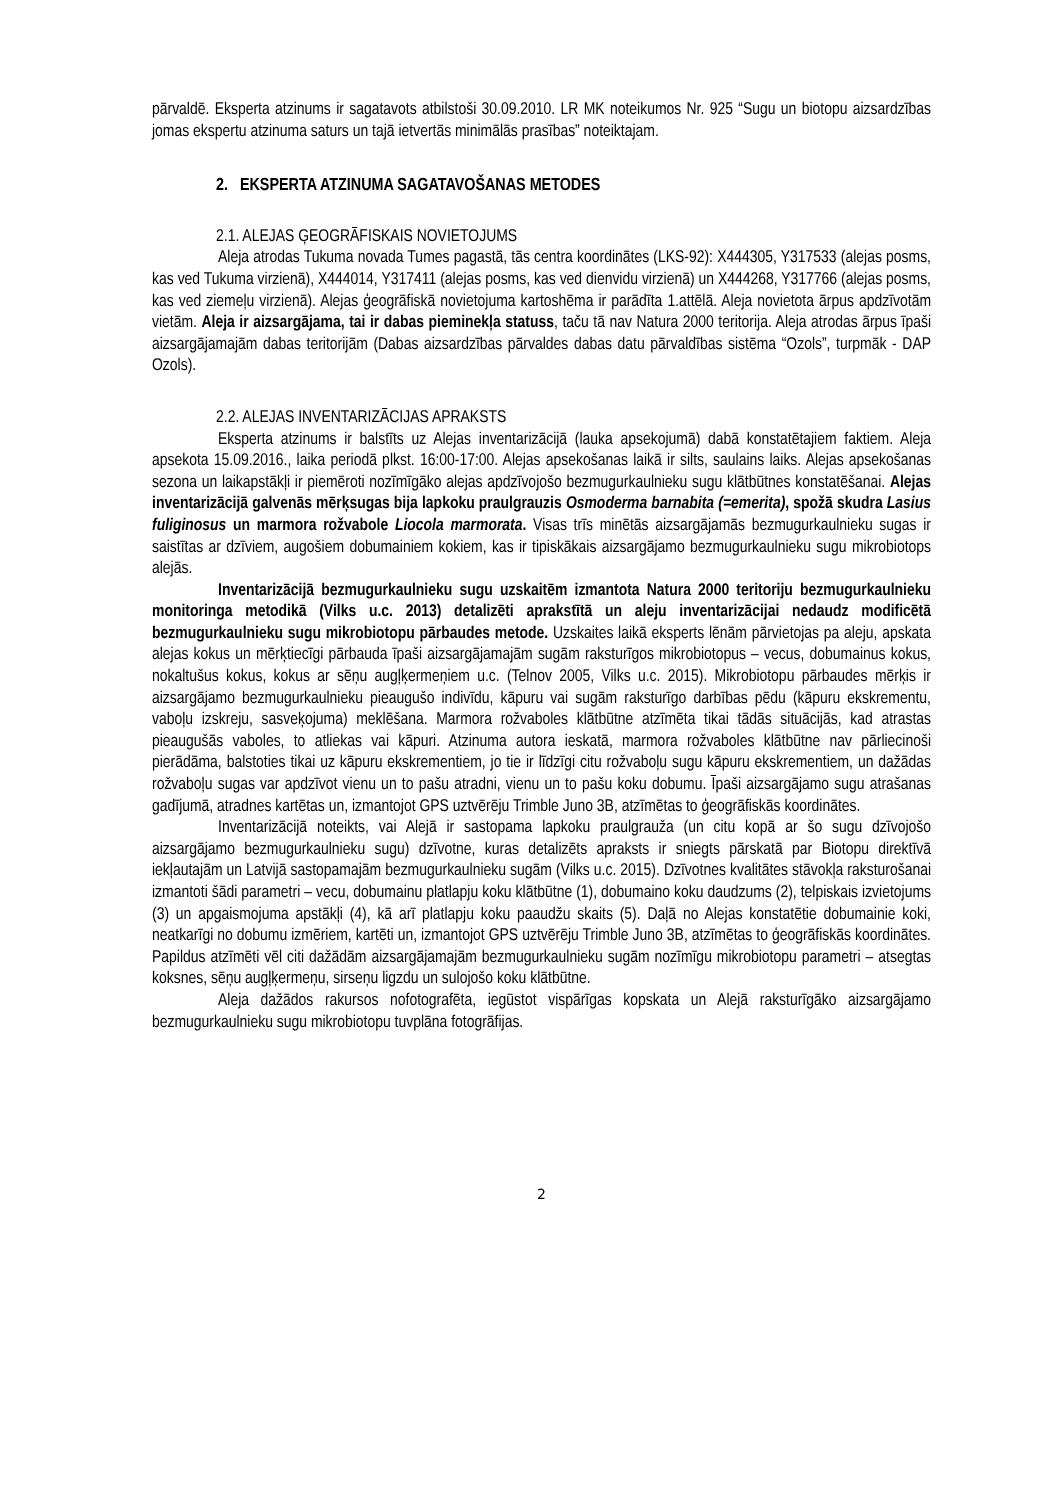pārvaldē. Eksperta atzinums ir sagatavots atbilstoši 30.09.2010. LR MK noteikumos Nr. 925 “Sugu un biotopu aizsardzības jomas ekspertu atzinuma saturs un tajā ietvertās minimālās prasības” noteiktajam.
2. EKSPERTA ATZINUMA SAGATAVOŠANAS METODES
2.1. ALEJAS ĢEOGRĀFISKAIS NOVIETOJUMS
Aleja atrodas Tukuma novada Tumes pagastā, tās centra koordinātes (LKS-92): X444305, Y317533 (alejas posms, kas ved Tukuma virzienā), X444014, Y317411 (alejas posms, kas ved dienvidu virzienā) un X444268, Y317766 (alejas posms, kas ved ziemeļu virzienā). Alejas ģeogrāfiskā novietojuma kartoshēma ir parādīta 1.attēlā. Aleja novietota ārpus apdzīvotām vietām. Aleja ir aizsargājama, tai ir dabas pieminekļa statuss, taču tā nav Natura 2000 teritorija. Aleja atrodas ārpus īpaši aizsargājamajām dabas teritorijām (Dabas aizsardzības pārvaldes dabas datu pārvaldības sistēma “Ozols”, turpmāk - DAP Ozols).
2.2. ALEJAS INVENTARIZĀCIJAS APRAKSTS
Eksperta atzinums ir balstīts uz Alejas inventarizācijā (lauka apsekojumā) dabā konstatētajiem faktiem. Aleja apsekota 15.09.2016., laika periodā plkst. 16:00-17:00. Alejas apsekošanas laikā ir silts, saulains laiks. Alejas apsekošanas sezona un laikapstākļi ir piemēroti nozīmīgāko alejas apdzīvojošo bezmugurkaulnieku sugu klātbūtnes konstatēšanai. Alejas inventarizācijā galvenās mērķsugas bija lapkoku praulgrauzis Osmoderma barnabita (=emerita), spožā skudra Lasius fuliginosus un marmora rožvabole Liocola marmorata. Visas trīs minētās aizsargājamās bezmugurkaulnieku sugas ir saistītas ar dzīviem, augošiem dobumainiem kokiem, kas ir tipiskākais aizsargājamo bezmugurkaulnieku sugu mikrobiotops alejās.
Inventarizācijā bezmugurkaulnieku sugu uzskaitēm izmantota Natura 2000 teritoriju bezmugurkaulnieku monitoringa metodikā (Vilks u.c. 2013) detalizēti aprakstītā un aleju inventarizācijai nedaudz modificētā bezmugurkaulnieku sugu mikrobiotopu pārbaudes metode. Uzskaites laikā eksperts lēnām pārvietojas pa aleju, apskata alejas kokus un mērķtiecīgi pārbauda īpaši aizsargājamajām sugām raksturīgos mikrobiotopus – vecus, dobumainus kokus, nokaltušus kokus, kokus ar sēņu augļķermeņiem u.c. (Telnov 2005, Vilks u.c. 2015). Mikrobiotopu pārbaudes mērķis ir aizsargājamo bezmugurkaulnieku pieaugušo indivīdu, kāpuru vai sugām raksturīgo darbības pēdu (kāpuru ekskrementu, vaboļu izskreju, sasveķojuma) meklēšana. Marmora rožvaboles klātbūtne atzīmēta tikai tādās situācijās, kad atrastas pieaugušās vaboles, to atliekas vai kāpuri. Atzinuma autora ieskatā, marmora rožvaboles klātbūtne nav pārliecinoši pierādāma, balstoties tikai uz kāpuru ekskrementiem, jo tie ir līdzīgi citu rožvaboļu sugu kāpuru ekskrementiem, un dažādas rožvaboļu sugas var apdzīvot vienu un to pašu atradni, vienu un to pašu koku dobumu. Īpaši aizsargājamo sugu atrašanas gadījumā, atradnes kartētas un, izmantojot GPS uztvērēju Trimble Juno 3B, atzīmētas to ģeogrāfiskās koordinātes.
Inventarizācijā noteikts, vai Alejā ir sastopama lapkoku praulgrauža (un citu kopā ar šo sugu dzīvojošo aizsargājamo bezmugurkaulnieku sugu) dzīvotne, kuras detalizēts apraksts ir sniegts pārskatā par Biotopu direktīvā iekļautajām un Latvijā sastopamajām bezmugurkaulnieku sugām (Vilks u.c. 2015). Dzīvotnes kvalitātes stāvokļa raksturošanai izmantoti šādi parametri – vecu, dobumainu platlapju koku klātbūtne (1), dobumaino koku daudzums (2), telpiskais izvietojums (3) un apgaismojuma apstākļi (4), kā arī platlapju koku paaudžu skaits (5). Daļā no Alejas konstatētie dobumainie koki, neatkarīgi no dobumu izmēriem, kartēti un, izmantojot GPS uztvērēju Trimble Juno 3B, atzīmētas to ģeogrāfiskās koordinātes. Papildus atzīmēti vēl citi dažādām aizsargājamajām bezmugurkaulnieku sugām nozīmīgu mikrobiotopu parametri – atsegtas koksnes, sēņu augļķermeņu, sirseņu ligzdu un sulojošo koku klātbūtne.
Aleja dažādos rakursos nofotografēta, iegūstot vispārīgas kopskata un Alejā raksturīgāko aizsargājamo bezmugurkaulnieku sugu mikrobiotopu tuvplāna fotogrāfijas.
2